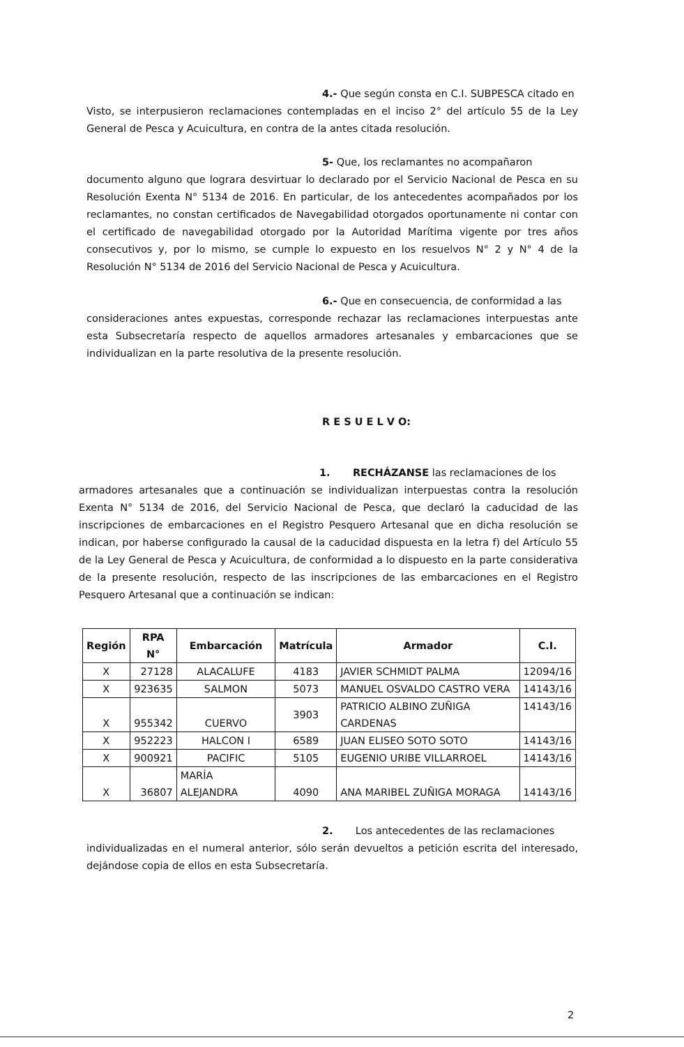4.- Que según consta en C.I. SUBPESCA citado en
Visto, se interpusieron reclamaciones contempladas en el inciso 2° del artículo 55 de la Ley General de Pesca y Acuicultura, en contra de la antes citada resolución.
5- Que, los reclamantes no acompañaron
documento alguno que lograra desvirtuar lo declarado por el Servicio Nacional de Pesca en su Resolución Exenta N° 5134 de 2016. En particular, de los antecedentes acompañados por los reclamantes, no constan certificados de Navegabilidad otorgados oportunamente ni contar con el certificado de navegabilidad otorgado por la Autoridad Marítima vigente por tres años consecutivos y, por lo mismo, se cumple lo expuesto en los resuelvos N° 2 y N° 4 de la Resolución N° 5134 de 2016 del Servicio Nacional de Pesca y Acuicultura.
6.- Que en consecuencia, de conformidad a las
consideraciones antes expuestas, corresponde rechazar las reclamaciones interpuestas ante esta Subsecretaría respecto de aquellos armadores artesanales y embarcaciones que se individualizan en la parte resolutiva de la presente resolución.
R E S U E L V O:
1. RECHÁZANSE las reclamaciones de los
armadores artesanales que a continuación se individualizan interpuestas contra la resolución Exenta N° 5134 de 2016, del Servicio Nacional de Pesca, que declaró la caducidad de las inscripciones de embarcaciones en el Registro Pesquero Artesanal que en dicha resolución se indican, por haberse configurado la causal de la caducidad dispuesta en la letra f) del Artículo 55 de la Ley General de Pesca y Acuicultura, de conformidad a lo dispuesto en la parte considerativa de la presente resolución, respecto de las inscripciones de las embarcaciones en el Registro Pesquero Artesanal que a continuación se indican:
| Región | RPA N° | Embarcación | Matrícula | Armador | C.I. |
| --- | --- | --- | --- | --- | --- |
| X | 27128 | ALACALUFE | 4183 | JAVIER SCHMIDT PALMA | 12094/16 |
| X | 923635 | SALMON | 5073 | MANUEL OSVALDO CASTRO VERA | 14143/16 |
| X | 955342 | CUERVO | 3903 | PATRICIO ALBINO ZUÑIGA CARDENAS | 14143/16 |
| X | 952223 | HALCON I | 6589 | JUAN ELISEO SOTO SOTO | 14143/16 |
| X | 900921 | PACIFIC | 5105 | EUGENIO URIBE VILLARROEL | 14143/16 |
| X | 36807 | MARÍA ALEJANDRA | 4090 | ANA MARIBEL ZUÑIGA MORAGA | 14143/16 |
2. Los antecedentes de las reclamaciones
individualizadas en el numeral anterior, sólo serán devueltos a petición escrita del interesado, dejándose copia de ellos en esta Subsecretaría.
2